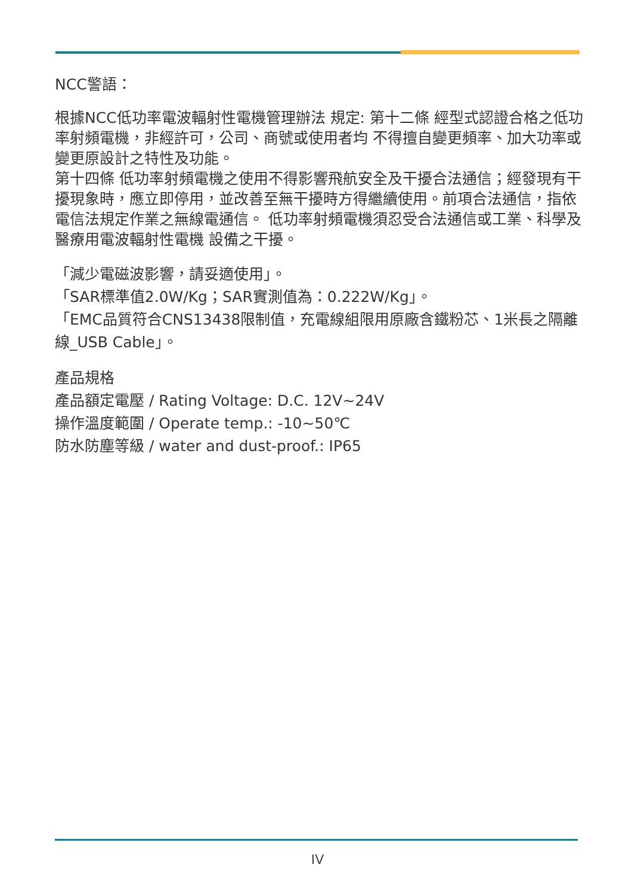NCC警語：
根據NCC低功率電波輻射性電機管理辦法 規定: 第十二條 經型式認證合格之低功率射頻電機，非經許可，公司、商號或使用者均 不得擅自變更頻率、加大功率或變更原設計之特性及功能。
第十四條 低功率射頻電機之使用不得影響飛航安全及干擾合法通信；經發現有干 擾現象時，應立即停用，並改善至無干擾時方得繼續使用。前項合法通信，指依電信法規定作業之無線電通信。 低功率射頻電機須忍受合法通信或工業、科學及醫療用電波輻射性電機 設備之干擾。
「減少電磁波影響，請妥適使用」。
「SAR標準值2.0W/Kg；SAR實測值為：0.222W/Kg」。
「EMC品質符合CNS13438限制值，充電線組限用原廠含鐵粉芯、1米長之隔離線_USB Cable」。
產品規格
產品額定電壓 / Rating Voltage: D.C. 12V~24V
操作溫度範圍 / Operate temp.: -10~50℃
防水防塵等級 / water and dust-proof.: IP65
IV